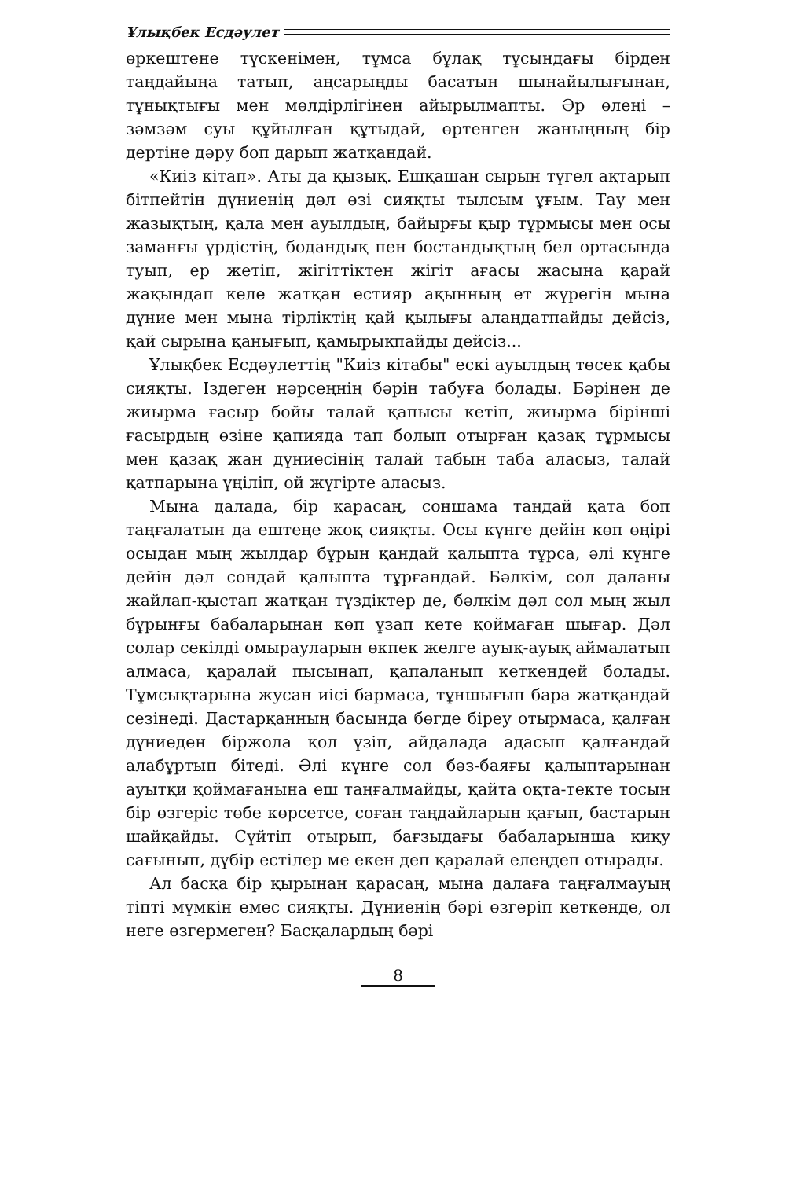Ұлықбек Есдәулет
өркештене түскенімен, тұмса бұлақ тұсындағы бірден таңдайыңа татып, аңсарыңды басатын шынайылығынан, тұнықтығы мен мөлдірлігінен айырылмапты. Әр өлеңі – зәмзәм суы құйылған құтыдай, өртенген жаныңның бір дертіне дәру боп дарып жатқандай.
«Киіз кітап». Аты да қызық. Ешқашан сырын түгел ақтарып бітпейтін дүниенің дәл өзі сияқты тылсым ұғым. Тау мен жазықтың, қала мен ауылдың, байырғы қыр тұрмысы мен осы заманғы үрдістің, бодандық пен бостандықтың бел ортасында туып, ер жетіп, жігіттіктен жігіт ағасы жасына қарай жақындап келе жатқан естияр ақынның ет жүрегін мына дүние мен мына тірліктің қай қылығы алаңдатпайды дейсіз, қай сырына қанығып, қамырықпайды дейсіз...
Ұлықбек Есдәулеттің "Киіз кітабы" ескі ауылдың төсек қабы сияқты. Іздеген нәрсеңнің бәрін табуға болады. Бәрінен де жиырма ғасыр бойы талай қапысы кетіп, жиырма бірінші ғасырдың өзіне қапияда тап болып отырған қазақ тұрмысы мен қазақ жан дүниесінің талай табын таба аласыз, талай қатпарына үңіліп, ой жүгірте аласыз.
Мына далада, бір қарасаң, соншама таңдай қата боп таңғалатын да ештеңе жоқ сияқты. Осы күнге дейін көп өңірі осыдан мың жылдар бұрын қандай қалыпта тұрса, әлі күнге дейін дәл сондай қалыпта тұрғандай. Бәлкім, сол даланы жайлап-қыстап жатқан түздіктер де, бәлкім дәл сол мың жыл бұрынғы бабаларынан көп ұзап кете қоймаған шығар. Дәл солар секілді омырауларын өкпек желге ауық-ауық аймалатып алмаса, қаралай пысынап, қапаланып кеткендей болады. Тұмсықтарына жусан иісі бармаса, тұншығып бара жатқандай сезінеді. Дастарқанның басында бөгде біреу отырмаса, қалған дүниеден біржола қол үзіп, айдалада адасып қалғандай алабұртып бітеді. Әлі күнге сол бәз-баяғы қалыптарынан ауытқи қоймағанына еш таңғалмайды, қайта оқта-текте тосын бір өзгеріс төбе көрсетсе, соған таңдайларын қағып, бастарын шайқайды. Сүйтіп отырып, бағзыдағы бабаларынша қиқу сағынып, дүбір естілер ме екен деп қаралай елеңдеп отырады.
Ал басқа бір қырынан қарасаң, мына далаға таңғалмауың тіпті мүмкін емес сияқты. Дүниенің бәрі өзгеріп кеткенде, ол неге өзгермеген? Басқалардың бәрі
8